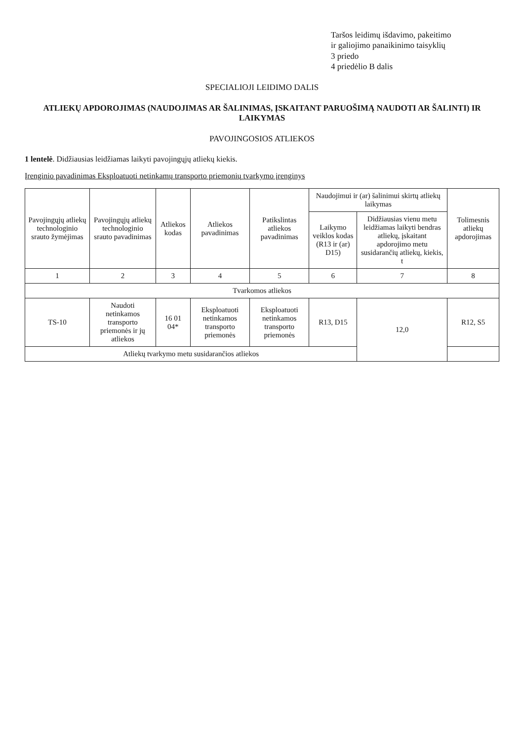Taršos leidimų išdavimo, pakeitimo
ir galiojimo panaikinimo taisyklių
3 priedo
4 priedėlio B dalis
SPECIALIOJI LEIDIMO DALIS
ATLIEKŲ APDOROJIMAS (NAUDOJIMAS AR ŠALINIMAS, ĮSKAITANT PARUOŠIMĄ NAUDOTI AR ŠALINTI) IR LAIKYMAS
PAVOJINGOSIOS ATLIEKOS
1 lentelė. Didžiausias leidžiamas laikyti pavojingųjų atliekų kiekis.
Įrenginio pavadinimas Eksploatuoti netinkamų transporto priemonių tvarkymo įrenginys
| Pavojingųjų atliekų technologinio srauto žymėjimas | Pavojingųjų atliekų technologinio srauto pavadinimas | Atliekos kodas | Atliekos pavadinimas | Patikslintas atliekos pavadinimas | Naudojimui ir (ar) šalinimui skirtų atliekų laikymas | | Tolimesnis atliekų apdorojimas |
| --- | --- | --- | --- | --- | --- | --- | --- |
| | | | | | Laikymo veiklos kodas (R13 ir (ar) D15) | Didžiausias vienu metu leidžiamas laikyti bendras atliekų, įskaitant apdorojimo metu susidarančių atliekų, kiekis, t | |
| 1 | 2 | 3 | 4 | 5 | 6 | 7 | 8 |
| Tvarkomos atliekos | | | | | | | |
| TS-10 | Naudoti netinkamos transporto priemonės ir jų atliekos | 16 01 04* | Eksploatuoti netinkamos transporto priemonės | Eksploatuoti netinkamos transporto priemonės | R13, D15 | 12,0 | R12, S5 |
| Atliekų tvarkymo metu susidarančios atliekos | | | | | | | |